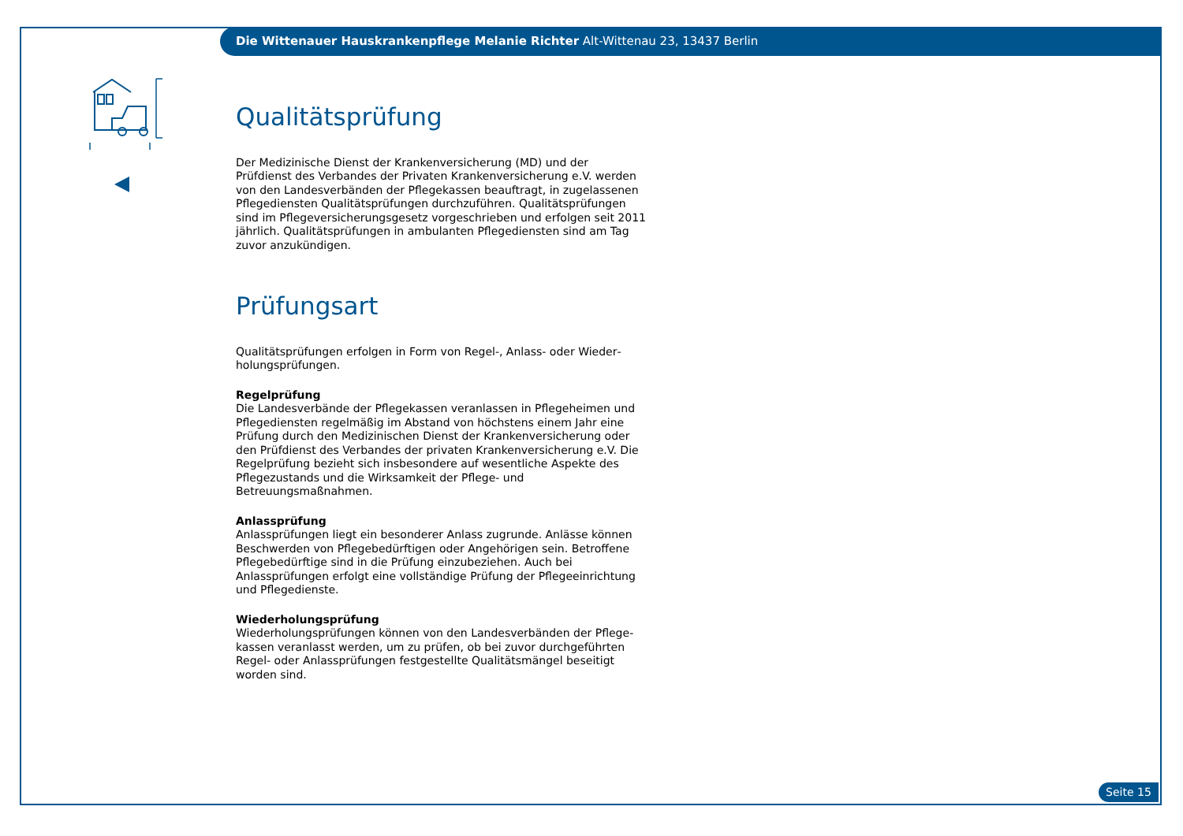Die Wittenauer Hauskrankenpflege Melanie Richter Alt-Wittenau 23, 13437 Berlin
Qualitätsprüfung
Der Medizinische Dienst der Krankenversicherung (MD) und der Prüfdienst des Verbandes der Privaten Krankenversicherung e.V. werden von den Lan­desverbänden der Pflegekassen beauftragt, in zugelassenen Pflegediensten Qualitätsprüfungen durchzuführen. Qualitätsprüfungen sind im Pflegever­sicherungsgesetz vorgeschrieben und erfolgen seit 2011 jährlich. Qualitäts­prüfungen in ambulanten Pflegediensten sind am Tag zuvor anzukündigen.
Prüfungsart
Qualitätsprüfungen erfolgen in Form von Regel-, Anlass- oder Wieder­holungsprüfungen.
Regelprüfung
Die Landesverbände der Pflegekassen veranlassen in Pflegeheimen und Pflegediensten regelmäßig im Abstand von höchstens einem Jahr eine Prüfung durch den Medizinischen Dienst der Krankenversicherung oder den Prüfdienst des Verbandes der privaten Krankenversicherung e.V. Die Regel­prüfung bezieht sich insbesondere auf wesentliche Aspekte des Pflege­zustands und die Wirksamkeit der Pflege- und Betreuungsmaßnahmen.
Anlassprüfung
Anlassprüfungen liegt ein besonderer Anlass zugrunde. Anlässe können Be­schwerden von Pflegebedürftigen oder Angehörigen sein. Betroffene Pflege­bedürftige sind in die Prüfung einzubeziehen. Auch bei Anlassprüfungen erfolgt eine vollständige Prüfung der Pflegeeinrichtung und Pflegedienste.
Wiederholungsprüfung
Wiederholungsprüfungen können von den Landesverbänden der Pflege­kassen veranlasst werden, um zu prüfen, ob bei zuvor durchgeführten Regel- oder Anlassprüfungen festgestellte Qualitätsmängel beseitigt worden sind.
Seite 15